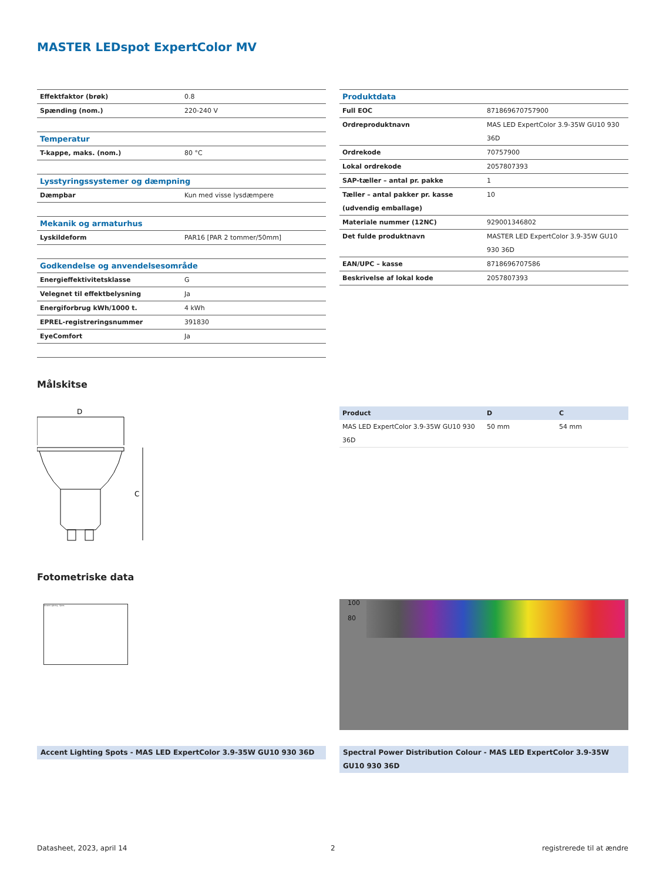MASTER LEDspot ExpertColor MV
| Effektfaktor (brøk) | 0.8 |
| Spænding (nom.) | 220-240 V |
| Temperatur | |
| T-kappe, maks. (nom.) | 80 °C |
| Lysstyringssystemer og dæmpning | |
| Dæmpbar | Kun med visse lysdæmpere |
| Mekanik og armaturhus | |
| Lyskildeform | PAR16 [PAR 2 tommer/50mm] |
| Godkendelse og anvendelsesområde | |
| Energieffektivitetsklasse | G |
| Velegnet til effektbelysning | Ja |
| Energiforbrug kWh/1000 t. | 4 kWh |
| EPREL-registreringsnummer | 391830 |
| EyeComfort | Ja |
| Produktdata | |
| Full EOC | 871869670757900 |
| Ordreproduktnavn | MAS LED ExpertColor 3.9-35W GU10 930 36D |
| Ordrekode | 70757900 |
| Lokal ordrekode | 2057807393 |
| SAP-tæller – antal pr. pakke | 1 |
| Tæller – antal pakker pr. kasse (udvendig emballage) | 10 |
| Materiale nummer (12NC) | 929001346802 |
| Det fulde produktnavn | MASTER LED ExpertColor 3.9-35W GU10 930 36D |
| EAN/UPC – kasse | 8718696707586 |
| Beskrivelse af lokal kode | 2057807393 |
Målskitse
D
C
| Product | D | C |
| MAS LED ExpertColor 3.9-35W GU10 930 36D | 50 mm | 54 mm |
Fotometriske data
Accent Lighting - Spots
100
80
Accent Lighting Spots - MAS LED ExpertColor 3.9-35W GU10 930 36D
Spectral Power Distribution Colour - MAS LED ExpertColor 3.9-35W GU10 930 36D
Datasheet, 2023, april 14 2 registrerede til at ændre